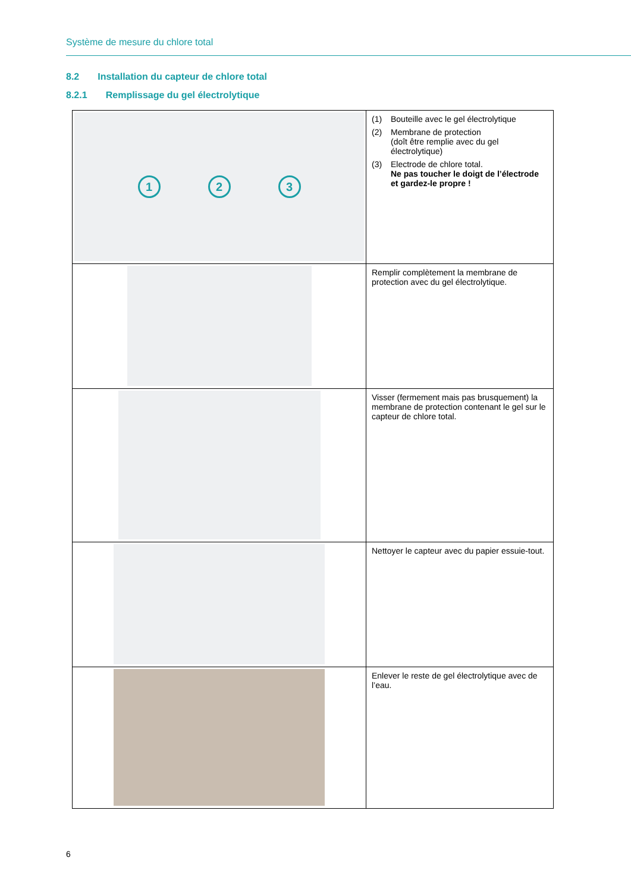Système de mesure du chlore total
8.2 Installation du capteur de chlore total
8.2.1 Remplissage du gel électrolytique
| 1 2 3 | (1) Bouteille avec le gel électrolytique (2) Membrane de protection (doît être remplie avec du gel électrolytique) (3) Electrode de chlore total. Ne pas toucher le doigt de l’électrode et gardez-le propre ! |
| | Remplir complètement la membrane de protection avec du gel électrolytique. |
| | Visser (fermement mais pas brusquement) la membrane de protection contenant le gel sur le capteur de chlore total. |
| | Nettoyer le capteur avec du papier essuie-tout. |
| | Enlever le reste de gel électrolytique avec de l’eau. |
6